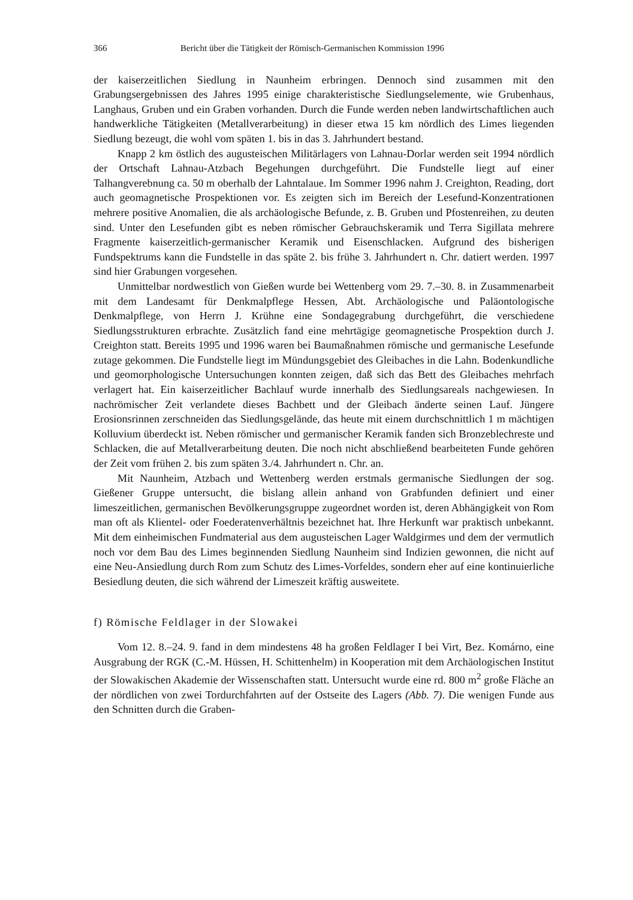366 Bericht über die Tätigkeit der Römisch-Germanischen Kommission 1996
der kaiserzeitlichen Siedlung in Naunheim erbringen. Dennoch sind zusammen mit den Grabungsergebnissen des Jahres 1995 einige charakteristische Siedlungselemente, wie Grubenhaus, Langhaus, Gruben und ein Graben vorhanden. Durch die Funde werden neben landwirtschaftlichen auch handwerkliche Tätigkeiten (Metallverarbeitung) in dieser etwa 15 km nördlich des Limes liegenden Siedlung bezeugt, die wohl vom späten 1. bis in das 3. Jahrhundert bestand.
Knapp 2 km östlich des augusteischen Militärlagers von Lahnau-Dorlar werden seit 1994 nördlich der Ortschaft Lahnau-Atzbach Begehungen durchgeführt. Die Fundstelle liegt auf einer Talhangverebnung ca. 50 m oberhalb der Lahntalaue. Im Sommer 1996 nahm J. Creighton, Reading, dort auch geomagnetische Prospektionen vor. Es zeigten sich im Bereich der Lesefund-Konzentrationen mehrere positive Anomalien, die als archäologische Befunde, z. B. Gruben und Pfostenreihen, zu deuten sind. Unter den Lesefunden gibt es neben römischer Gebrauchskeramik und Terra Sigillata mehrere Fragmente kaiserzeitlich-germanischer Keramik und Eisenschlacken. Aufgrund des bisherigen Fundspektrums kann die Fundstelle in das späte 2. bis frühe 3. Jahrhundert n. Chr. datiert werden. 1997 sind hier Grabungen vorgesehen.
Unmittelbar nordwestlich von Gießen wurde bei Wettenberg vom 29. 7.–30. 8. in Zusammenarbeit mit dem Landesamt für Denkmalpflege Hessen, Abt. Archäologische und Paläontologische Denkmalpflege, von Herrn J. Krühne eine Sondagegrabung durchgeführt, die verschiedene Siedlungsstrukturen erbrachte. Zusätzlich fand eine mehrtägige geomagnetische Prospektion durch J. Creighton statt. Bereits 1995 und 1996 waren bei Baumaßnahmen römische und germanische Lesefunde zutage gekommen. Die Fundstelle liegt im Mündungsgebiet des Gleibaches in die Lahn. Bodenkundliche und geomorphologische Untersuchungen konnten zeigen, daß sich das Bett des Gleibaches mehrfach verlagert hat. Ein kaiserzeitlicher Bachlauf wurde innerhalb des Siedlungsareals nachgewiesen. In nachrömischer Zeit verlandete dieses Bachbett und der Gleibach änderte seinen Lauf. Jüngere Erosionsrinnen zerschneiden das Siedlungsgelände, das heute mit einem durchschnittlich 1 m mächtigen Kolluvium überdeckt ist. Neben römischer und germanischer Keramik fanden sich Bronzeblechreste und Schlacken, die auf Metallverarbeitung deuten. Die noch nicht abschließend bearbeiteten Funde gehören der Zeit vom frühen 2. bis zum späten 3./4. Jahrhundert n. Chr. an.
Mit Naunheim, Atzbach und Wettenberg werden erstmals germanische Siedlungen der sog. Gießener Gruppe untersucht, die bislang allein anhand von Grabfunden definiert und einer limeszeitlichen, germanischen Bevölkerungsgruppe zugeordnet worden ist, deren Abhängigkeit von Rom man oft als Klientel- oder Foederatenverhältnis bezeichnet hat. Ihre Herkunft war praktisch unbekannt. Mit dem einheimischen Fundmaterial aus dem augusteischen Lager Waldgirmes und dem der vermutlich noch vor dem Bau des Limes beginnenden Siedlung Naunheim sind Indizien gewonnen, die nicht auf eine Neu-Ansiedlung durch Rom zum Schutz des Limes-Vorfeldes, sondern eher auf eine kontinuierliche Besiedlung deuten, die sich während der Limeszeit kräftig ausweitete.
f) Römische Feldlager in der Slowakei
Vom 12. 8.–24. 9. fand in dem mindestens 48 ha großen Feldlager I bei Virt, Bez. Komárno, eine Ausgrabung der RGK (C.-M. Hüssen, H. Schittenhelm) in Kooperation mit dem Archäologischen Institut der Slowakischen Akademie der Wissenschaften statt. Untersucht wurde eine rd. 800 m<sup>2</sup> große Fläche an der nördlichen von zwei Tordurchfahrten auf der Ostseite des Lagers (Abb. 7). Die wenigen Funde aus den Schnitten durch die Graben-